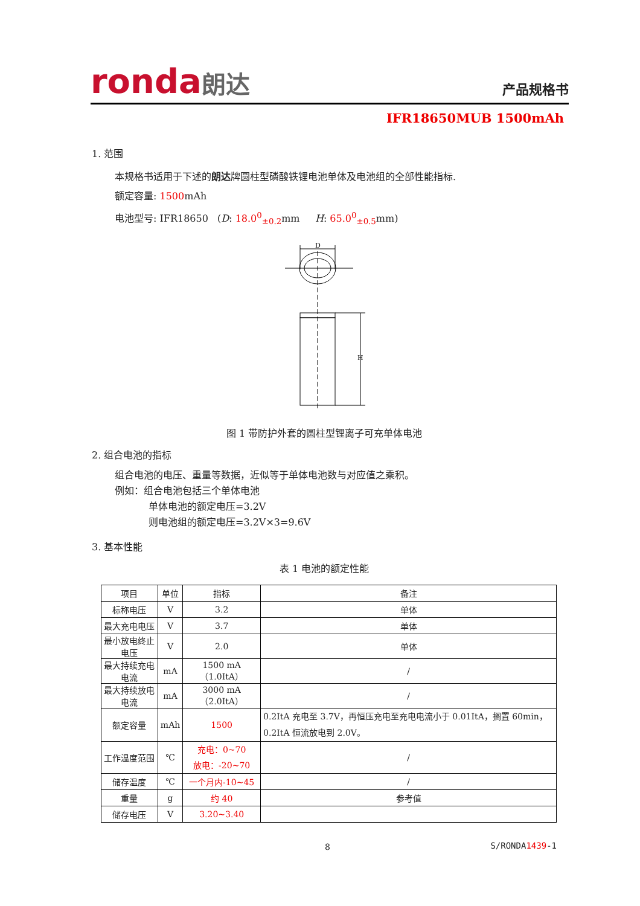ronda朗达
产品规格书
IFR18650MUB 1500mAh
1. 范围
本规格书适用于下述的朗达牌圆柱型磷酸铁锂电池单体及电池组的全部性能指标.
额定容量: 1500mAh
电池型号: IFR18650 (D: 18.0<sup>0</sup><sub>±0.2</sub>mm H: 65.0<sup>0</sup><sub>±0.5</sub>mm)
D
H
图 1 带防护外套的圆柱型锂离子可充单体电池
2. 组合电池的指标
组合电池的电压、重量等数据，近似等于单体电池数与对应值之乘积。
例如：组合电池包括三个单体电池
单体电池的额定电压=3.2V
则电池组的额定电压=3.2V×3=9.6V
3. 基本性能
表 1 电池的额定性能
| 项目 | 单位 | 指标 | 备注 |
| 标称电压 | V | 3.2 | 单体 |
| 最大充电电压 | V | 3.7 | 单体 |
| 最小放电终止电压 | V | 2.0 | 单体 |
| 最大持续充电电流 | mA | 1500 mA（1.0ItA） | / |
| 最大持续放电电流 | mA | 3000 mA（2.0ItA） | / |
| 额定容量 | mAh | 1500 | 0.2ItA 充电至 3.7V，再恒压充电至充电电流小于 0.01ItA，搁置 60min，0.2ItA 恒流放电到 2.0V。 |
| 工作温度范围 | ℃ | 充电：0~70 放电：-20~70 | / |
| 储存温度 | ℃ | 一个月内-10~45 | / |
| 重量 | g | 约 40 | 参考值 |
| 储存电压 | V | 3.20~3.40 | |
8 S/RONDA1439-1